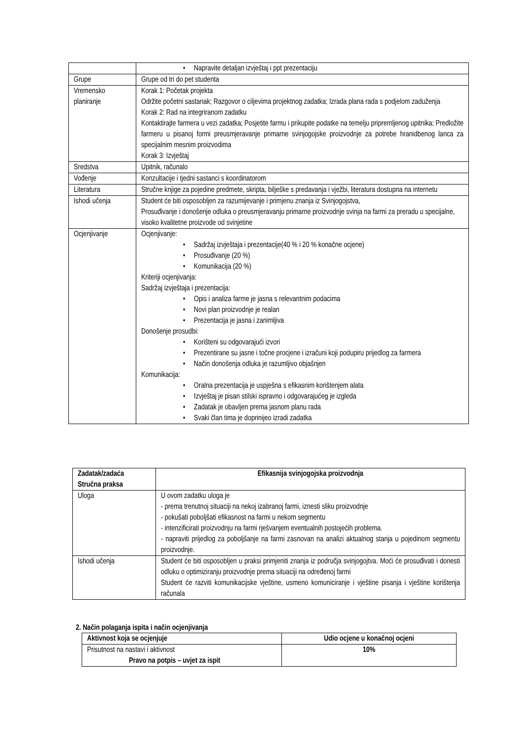| | • Napravite detaljan izvještaj i ppt prezentaciju |
| Grupe | Grupe od tri do pet studenta |
| Vremensko planiranje | Korak 1: Početak projekta Održite početni sastanak; Razgovor o ciljevima projektnog zadatka; Izrada plana rada s podjelom zaduženja Korak 2: Rad na integriranom zadatku Kontaktirajte farmera u vezi zadatka; Posjetite farmu i prikupite podatke na temelju pripremljenog upitnika; Predložite farmeru u pisanoj formi preusmjeravanje primarne svinjogojske proizvodnje za potrebe hranidbenog lanca za specijalnim mesnim proizvodima Korak 3: Izvještaj |
| Sredstva | Upitnik, računalo |
| Vođenje | Konzultacije i tjedni sastanci s koordinatorom |
| Literatura | Stručne knjige za pojedine predmete, skripta, bilješke s predavanja i vježbi, literatura dostupna na internetu |
| Ishodi učenja | Student će biti osposobljen za razumijevanje i primjenu znanja iz Svinjogojstva, Prosuđivanje i donošenje odluka o preusmjeravanju primarne proizvodnje svinja na farmi za preradu u specijalne, visoko kvalitetne proizvode od svinjetine |
| Ocjenjivanje | Ocjenjivanje: • Sadržaj izvještaja i prezentacije(40 % i 20 % konačne ocjene) • Prosuđivanje (20 %) • Komunikacija (20 %) Kriteriji ocjenjivanja: Sadržaj izvještaja i prezentacija: • Opis i analiza farme je jasna s relevantnim podacima • Novi plan proizvodnje je realan • Prezentacija je jasna i zanimljiva Donošenje prosudbi: • Korišteni su odgovarajući izvori • Prezentirane su jasne i točne procjene i izračuni koji podupiru prijedlog za farmera • Način donošenja odluka je razumljivo objašnjen Komunikacija: • Oralna prezentacija je uspješna s efikasnim korištenjem alata • Izvještaj je pisan stilski ispravno i odgovarajućeg je izgleda • Zadatak je obavljen prema jasnom planu rada • Svaki član tima je doprinijeo izradi zadatka |
| Zadatak/zadaća Stručna praksa | Efikasnija svinjogojska proizvodnja |
| --- | --- |
| Uloga | U ovom zadatku uloga je - prema trenutnoj situaciji na nekoj izabranoj farmi, iznesti sliku proizvodnje - pokušati poboljšati efikasnost na farmi u nekom segmentu - intenzificirati proizvodnju na farmi rješvanjem eventualnih postojećih problema. - napraviti prijedlog za poboljšanje na farmi zasnovan na analizi aktualnog stanja u pojedinom segmentu proizvodnje. |
| Ishodi učenja | Student će biti osposobljen u praksi primjeniti znanja iz područja svinjogojtva. Moći će prosuđivati i donesti odluku o optimiziranju proizvodnje prema situaciji na određenoj farmi Student će razviti komunikacijske vještine, usmeno komuniciranje i vještine pisanja i vještine korištenja računala |
2. Način polaganja ispita i način ocjenjivanja
| Aktivnost koja se ocjenjuje | Udio ocjene u konačnoj ocjeni |
| --- | --- |
| Prisutnost na nastavi i aktivnost Pravo na potpis – uvjet za ispit | 10% |